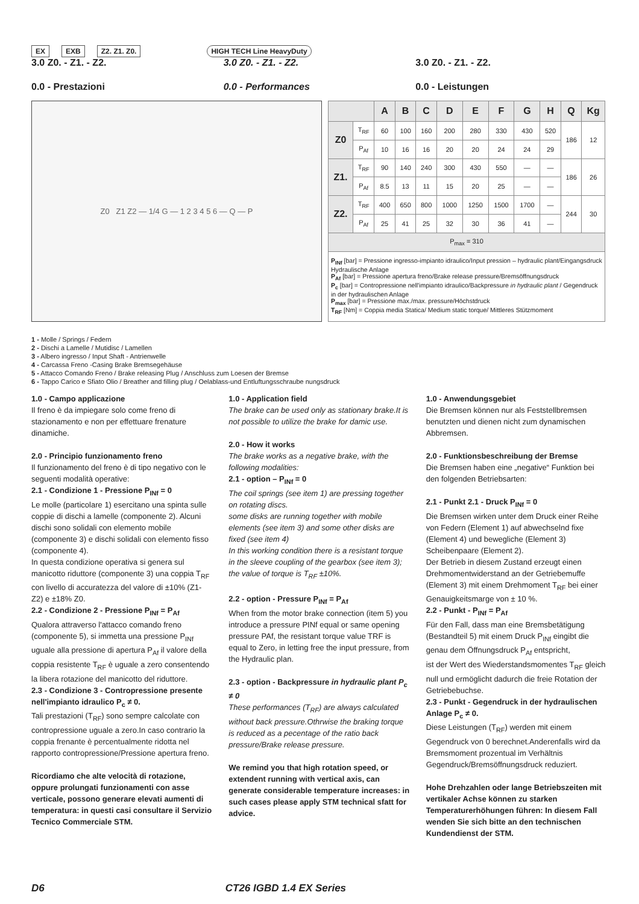EX EXB Z2. Z1. Z0. HIGH TECH Line HeavyDuty
3.0 Z0. - Z1. - Z2. 3.0 Z0. - Z1. - Z2. 3.0 Z0. - Z1. - Z2.
0.0 - Prestazioni 0.0 - Performances 0.0 - Leistungen
Z0 Z1 Z2 — 1/4 G — 1 2 3 4 5 6 — Q — P
| | | A | B | C | D | E | F | G | H | Q | Kg |
| --- | --- | --- | --- | --- | --- | --- | --- | --- | --- | --- | --- |
| Z0 | T<sub>RF</sub> | 60 | 100 | 160 | 200 | 280 | 330 | 430 | 520 | 186 | 12 |
| | P<sub>Af</sub> | 10 | 16 | 16 | 20 | 20 | 24 | 24 | 29 | | |
| Z1. | T<sub>RF</sub> | 90 | 140 | 240 | 300 | 430 | 550 | — | — | 186 | 26 |
| | P<sub>Af</sub> | 8.5 | 13 | 11 | 15 | 20 | 25 | — | — | | |
| Z2. | T<sub>RF</sub> | 400 | 650 | 800 | 1000 | 1250 | 1500 | 1700 | — | 244 | 30 |
| | P<sub>Af</sub> | 25 | 41 | 25 | 32 | 30 | 36 | 41 | — | | |
| P<sub>max</sub> = 310 | | | | | | | | | | | |
| P<sub>INf</sub> [bar] = Pressione ingresso-impianto idraulico/Input pression – hydraulic plant/Eingangsdruck Hydraulische Anlage P<sub>Af</sub> [bar] = Pressione apertura freno/Brake release pressure/Bremsöffnungsdruck P<sub>c</sub> [bar] = Contropressione nell'impianto idraulico/Backpressure in hydraulic plant / Gegendruck in der hydraulischen Anlage P<sub>max</sub> [bar] = Pressione max./max. pressure/Höchstdruck T<sub>RF</sub> [Nm] = Coppia media Statica/ Medium static torque/ Mittleres Stützmoment | | | | | | | | | | | |
1 - Molle / Springs / Federn
2 - Dischi a Lamelle / Mutidisc / Lamellen
3 - Albero ingresso / Input Shaft - Antrienwelle
4 - Carcassa Freno -Casing Brake Bremsegehäuse
5 - Attacco Comando Freno / Brake releasing Plug / Anschluss zum Loesen der Bremse
6 - Tappo Carico e Sfiato Olio / Breather and filling plug / Oelablass-und Entluftungsschraube nungsdruck
1.0 - Campo applicazione
Il freno è da impiegare solo come freno di stazionamento e non per effettuare frenature dinamiche.
2.0 - Principio funzionamento freno
Il funzionamento del freno è di tipo negativo con le seguenti modalità operative:
2.1 - Condizione 1 - Pressione P<sub>INf</sub> = 0
Le molle (particolare 1) esercitano una spinta sulle coppie di dischi a lamelle (componente 2). Alcuni dischi sono solidali con elemento mobile (componente 3) e dischi solidali con elemento fisso (componente 4).
In questa condizione operativa si genera sul manicotto riduttore (componente 3) una coppia T<sub>RF</sub> con livello di accuratezza del valore di ±10% (Z1-Z2) e ±18% Z0.
2.2 - Condizione 2 - Pressione P<sub>INf</sub> = P<sub>Af</sub>
Qualora attraverso l'attacco comando freno (componente 5), si immetta una pressione P<sub>INf</sub> uguale alla pressione di apertura P<sub>Af</sub> il valore della coppia resistente T<sub>RF</sub> è uguale a zero consentendo la libera rotazione del manicotto del riduttore.
2.3 - Condizione 3 - Contropressione presente nell'impianto idraulico P<sub>c</sub> ≠ 0.
Tali prestazioni (T<sub>RF</sub>) sono sempre calcolate con contropressione uguale a zero.In caso contrario la coppia frenante è percentualmente ridotta nel rapporto contropressione/Pressione apertura freno.
Ricordiamo che alte velocità di rotazione, oppure prolungati funzionamenti con asse verticale, possono generare elevati aumenti di temperatura: in questi casi consultare il Servizio Tecnico Commerciale STM.
1.0 - Application field
The brake can be used only as stationary brake.It is not possible to utilize the brake for damic use.
2.0 - How it works
The brake works as a negative brake, with the following modalities:
2.1 - option – P<sub>INf</sub> = 0
The coil springs (see item 1) are pressing together on rotating discs.
some disks are running together with mobile elements (see item 3) and some other disks are fixed (see item 4)
In this working condition there is a resistant torque in the sleeve coupling of the gearbox (see item 3); the value of torque is T<sub>RF</sub> ±10%.
2.2 - option - Pressure P<sub>INf</sub> = P<sub>Af</sub>
When from the motor brake connection (item 5) you introduce a pressure PINf equal or same opening pressure PAf, the resistant torque value TRF is equal to Zero, in letting free the input pressure, from the Hydraulic plan.
2.3 - option - Backpressure in hydraulic plant P<sub>c</sub> ≠ 0
These performances (T<sub>RF</sub>) are always calculated without back pressure.Othrwise the braking torque is reduced as a pecentage of the ratio back pressure/Brake release pressure.
We remind you that high rotation speed, or extendent running with vertical axis, can generate considerable temperature increases: in such cases please apply STM technical sfatt for advice.
1.0 - Anwendungsgebiet
Die Bremsen können nur als Feststellbremsen benutzten und dienen nicht zum dynamischen Abbremsen.
2.0 - Funktionsbeschreibung der Bremse
Die Bremsen haben eine „negative“ Funktion bei den folgenden Betriebsarten:
2.1 - Punkt 2.1 - Druck P<sub>INf</sub> = 0
Die Bremsen wirken unter dem Druck einer Reihe von Federn (Element 1) auf abwechselnd fixe (Element 4) und bewegliche (Element 3) Scheibenpaare (Element 2).
Der Betrieb in diesem Zustand erzeugt einen Drehmomentwiderstand an der Getriebemuffe (Element 3) mit einem Drehmoment T<sub>RF</sub> bei einer Genauigkeitsmarge von ± 10 %.
2.2 - Punkt - P<sub>INf</sub> = P<sub>Af</sub>
Für den Fall, dass man eine Bremsbetätigung (Bestandteil 5) mit einem Druck P<sub>INf</sub> eingibt die genau dem Öffnungsdruck P<sub>Af</sub> entspricht,
ist der Wert des Wiederstandsmomentes T<sub>RF</sub> gleich null und ermöglicht dadurch die freie Rotation der Getriebebuchse.
2.3 - Punkt - Gegendruck in der hydraulischen Anlage P<sub>c</sub> ≠ 0.
Diese Leistungen (T<sub>RF</sub>) werden mit einem Gegendruck von 0 berechnet.Anderenfalls wird da Bremsmoment prozentual im Verhältnis Gegendruck/Bremsöffnungsdruck reduziert.
Hohe Drehzahlen oder lange Betriebszeiten mit vertikaler Achse können zu starken Temperaturerhöhungen führen: In diesem Fall wenden Sie sich bitte an den technischen Kundendienst der STM.
D6 CT26 IGBD 1.4 EX Series